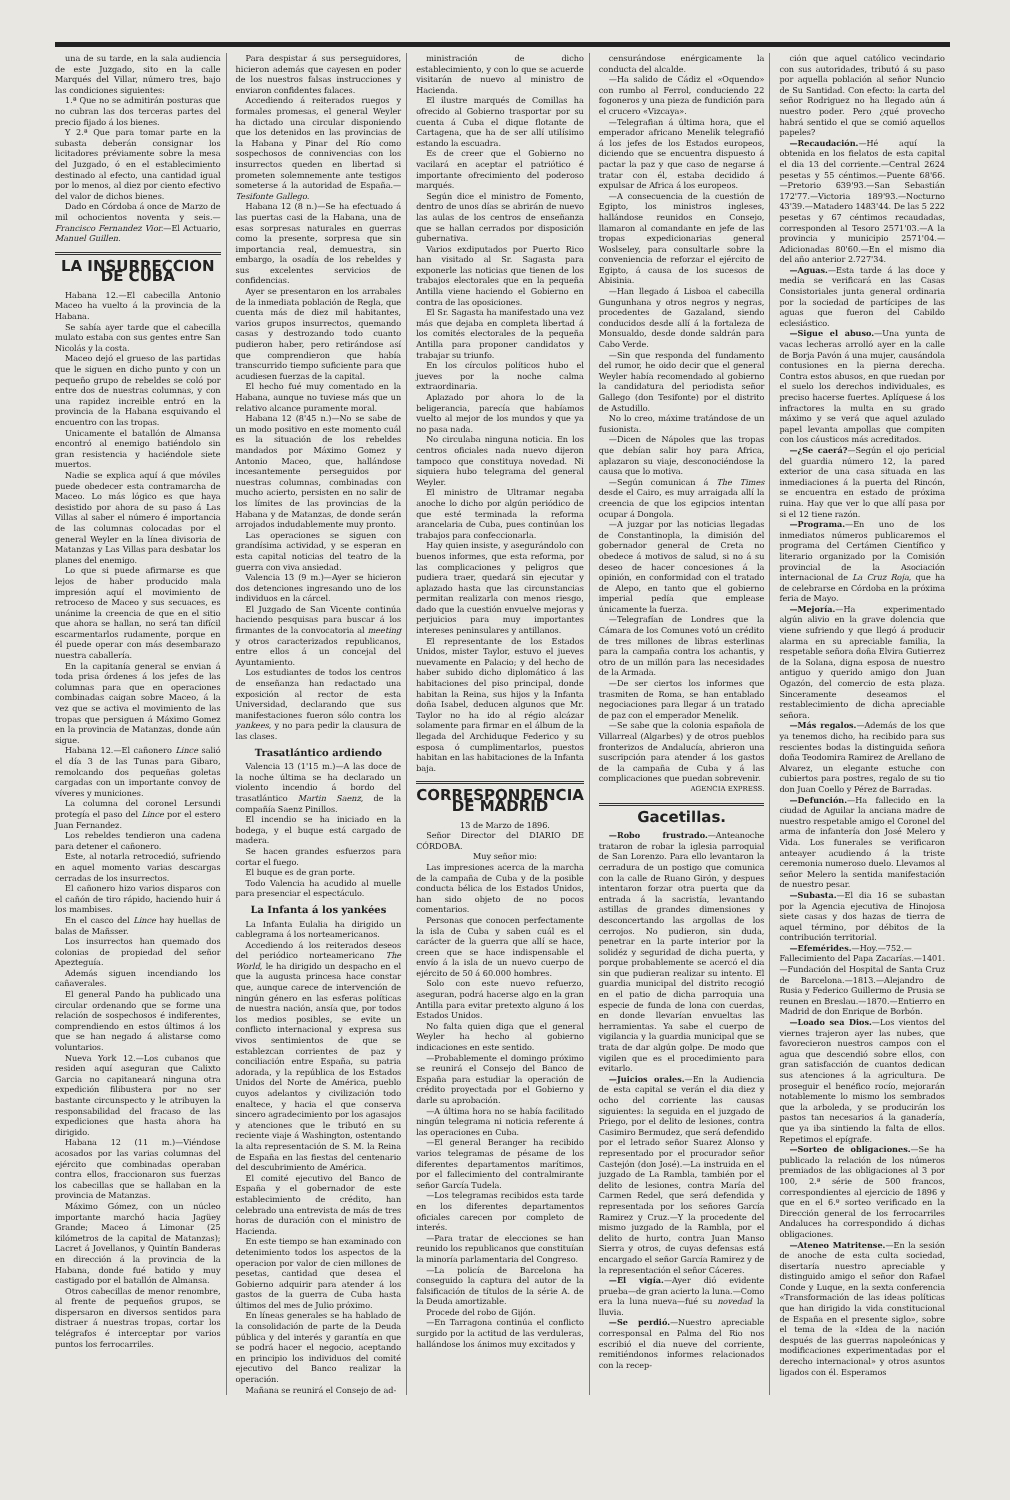una de su tarde, en la sala audiencia de este Juzgado, sito en la calle Marqués del Villar, número tres, bajo las condiciones siguientes:
1.ª Que no se admitirán posturas que no cubran las dos terceras partes del precio fijado á los bienes.
Y 2.ª Que para tomar parte en la subasta deberán consignar los licitadores préviamente sobre la mesa del Juzgado, ó en el establecimiento destinado al efecto, una cantidad igual por lo menos, al diez por ciento efectivo del valor de dichos bienes.
Dado en Córdoba á once de Marzo de mil ochocientos noventa y seis.—Francisco Fernandez Vior.—El Actuario, Manuel Guillen.
LA INSURRECCION DE CUBA
Habana 12.—El cabecilla Antonio Maceo ha vuelto á la provincia de la Habana.
Se sabía ayer tarde que el cabecilla mulato estaba con sus gentes entre San Nicolás y la costa.
Maceo dejó el grueso de las partidas que le siguen en dicho punto y con un pequeño grupo de rebeldes se coló por entre dos de nuestras columnas, y con una rapidez increible entró en la provincia de la Habana esquivando el encuentro con las tropas.
Unicamente el batallón de Almansa encontró al enemigo batiéndolo sin gran resistencia y haciéndole siete muertos.
Nadie se explica aquí á que móviles puede obedecer esta contramarcha de Maceo. Lo más lógico es que haya desistido por ahora de su paso á Las Villas al saber el número é importancia de las columnas colocadas por el general Weyler en la línea divisoria de Matanzas y Las Villas para desbatar los planes del enemigo.
Lo que si puede afirmarse es que lejos de haber producido mala impresión aquí el movimiento de retroceso de Maceo y sus secuaces, es unánime la creencia de que en el sitio que ahora se hallan, no será tan difícil escarmentarlos rudamente, porque en él puede operar con más desembarazo nuestra caballería.
En la capitanía general se envian á toda prisa órdenes á los jefes de las columnas para que en operaciones combinadas caigan sobre Maceo, á la vez que se activa el movimiento de las tropas que persiguen á Máximo Gomez en la provincia de Matanzas, donde aún sigue.
Habana 12.—El cañonero Lince salió el día 3 de las Tunas para Gibaro, remolcando dos pequeñas goletas cargadas con un importante convoy de víveres y municiones.
La columna del coronel Lersundi protegía el paso del Lince por el estero Juan Fernandez.
Los rebeldes tendieron una cadena para detener el cañonero.
Este, al notarla retrocedió, sufriendo en aquel momento varias descargas cerradas de los insurrectos.
El cañonero hizo varios disparos con el cañón de tiro rápido, haciendo huir á los mambises.
En el casco del Lince hay huellas de balas de Mañsser.
Los insurrectos han quemado dos colonias de propiedad del señor Apezteguía.
Además siguen incendiando los cañaverales.
El general Pando ha publicado una circular ordenando que se forme una relación de sospechosos é indiferentes, comprendiendo en estos últimos á los que se han negado á alistarse como voluntarios.
Nueva York 12.—Los cubanos que residen aquí aseguran que Calixto Garcia no capitaneará ninguna otra expedición filibustera por no ser bastante circunspecto y le atribuyen la responsabilidad del fracaso de las expediciones que hasta ahora ha dirigido.
Habana 12 (11 m.)—Viéndose acosados por las varias columnas del ejército que combinadas operaban contra ellos, fraccionaron sus fuerzas los cabecillas que se hallaban en la provincia de Matanzas.
Máximo Gómez, con un núcleo importante marchó hacia Jagüey Grande; Maceo á Limonar (25 kilómetros de la capital de Matanzas); Lacret á Jovellanos, y Quintín Banderas en dirección á la provincia de la Habana, donde fué batido y muy castigado por el batallón de Almansa.
Otros cabecillas de menor renombre, al frente de pequeños grupos, se dispersaron en diversos sentidos para distraer á nuestras tropas, cortar los telégrafos é interceptar por varios puntos los ferrocarriles.
Para despistar á sus perseguidores, hicieron además que cayesen en poder de los nuestros falsas instrucciones y enviaron confidentes falaces.
Accediendo á reiterados ruegos y formales promesas, el general Weyler ha dictado una circular disponiendo que los detenidos en las provincias de la Habana y Pinar del Río como sospechosos de connivencias con los insurrectos queden en libertad si prometen solemnemente ante testigos someterse á la autoridad de España.—Tesifonte Gallego.
Habana 12 (8 n.)—Se ha efectuado á las puertas casi de la Habana, una de esas sorpresas naturales en guerras como la presente, sorpresa que sin importancia real, demuestra, sin embargo, la osadía de los rebeldes y sus excelentes servicios de confidencias.
Ayer se presentaron en los arrabales de la inmediata población de Regla, que cuenta más de diez mil habitantes, varios grupos insurrectos, quemando casas y destrozando todo cuanto pudieron haber, pero retirándose así que comprendieron que había transcurrido tiempo suficiente para que acudiesen fuerzas de la capital.
El hecho fué muy comentado en la Habana, aunque no tuviese más que un relativo alcance puramente moral.
Habana 12 (8'45 n.)—No se sabe de un modo positivo en este momento cuál es la situación de los rebeldes mandados por Máximo Gomez y Antonio Maceo, que, hallándose incesantemente perseguidos por nuestras columnas, combinadas con mucho acierto, persisten en no salir de los límites de las provincias de la Habana y de Matanzas, de donde serán arrojados indudablemente muy pronto.
Las operaciones se siguen con grandísima actividad, y se esperan en esta capital noticias del teatro de la guerra con viva ansiedad.
Valencia 13 (9 m.)—Ayer se hicieron dos detenciones ingresando uno de los individuos en la cárcel.
El Juzgado de San Vicente continúa haciendo pesquisas para buscar á los firmantes de la convocatoria al meeting y otros caracterizados republicanos, entre ellos á un concejal del Ayuntamiento.
Los estudiantes de todos los centros de enseñanza han redactado una exposición al rector de esta Universidad, declarando que sus manifestaciones fueron sólo contra los yankees, y no para pedir la clausura de las clases.
Trasatlántico ardiendo
Valencia 13 (1'15 m.)—A las doce de la noche última se ha declarado un violento incendio á bordo del trasatlántico Martin Saenz, de la compañía Saenz Pinillos.
El incendio se ha iniciado en la bodega, y el buque está cargado de madera.
Se hacen grandes esfuerzos para cortar el fuego.
El buque es de gran porte.
Todo Valencia ha acudido al muelle para presenciar el espectáculo.
La Infanta á los yankées
La Infanta Eulalia ha dirigido un cablegrama á los norteamericanos.
Accediendo á los reiterados deseos del periódico norteamericano The World, le ha dirigido un despacho en el que la augusta princesa hace constar que, aunque carece de intervención de ningún género en las esferas políticas de nuestra nación, ansía que, por todos los medios posibles, se evite un conflicto internacional y expresa sus vivos sentimientos de que se establezcan corrientes de paz y conciliación entre España, su patria adorada, y la república de los Estados Unidos del Norte de América, pueblo cuyos adelantos y civilización todo enaltece, y hacia el que conserva sincero agradecimiento por los agasajos y atenciones que le tributó en su reciente viaje á Washington, ostentando la alta representación de S. M. la Reina de España en las fiestas del centenario del descubrimiento de América.
El comité ejecutivo del Banco de España y el gobernador de este establecimiento de crédito, han celebrado una entrevista de más de tres horas de duración con el ministro de Hacienda.
En este tiempo se han examinado con detenimiento todos los aspectos de la operacion por valor de cien millones de pesetas, cantidad que desea el Gobierno adquirir para atender á los gastos de la guerra de Cuba hasta últimos del mes de Julio próximo.
En líneas generales se ha hablado de la consolidación de parte de la Deuda pública y del interés y garantía en que se podrá hacer el negocio, aceptando en principio los individuos del comité ejecutivo del Banco realizar la operación.
Mañana se reunirá el Consejo de ad-
ministración de dicho establecimiento, y con lo que se acuerde visitarán de nuevo al ministro de Hacienda.
El ilustre marqués de Comillas ha ofrecido al Gobierno trasportar por su cuenta á Cuba el dique flotante de Cartagena, que ha de ser allí utilísimo estando la escuadra.
Es de creer que el Gobierno no vacilará en aceptar el patriótico é importante ofrecimiento del poderoso marqués.
Según dice el ministro de Fomento, dentro de unos días se abrirán de nuevo las aulas de los centros de enseñanza que se hallan cerrados por disposición gubernativa.
Varios exdiputados por Puerto Rico han visitado al Sr. Sagasta para exponerle las noticias que tienen de los trabajos electorales que en la pequeña Antilla viene haciendo el Gobierno en contra de las oposiciones.
El Sr. Sagasta ha manifestado una vez más que dejaba en completa libertad á los comités electorales de la pequeña Antilla para proponer candidatos y trabajar su triunfo.
En los círculos políticos hubo el jueves por la noche calma extraordinaria.
Aplazado por ahora lo de la beligerancia, parecía que habíamos vuelto al mejor de los mundos y que ya no pasa nada.
No circulaba ninguna noticia. En los centros oficiales nada nuevo dijeron tampoco que constituya novedad. Ni siquiera hubo telegrama del general Weyler.
El ministro de Ultramar negaba anoche lo dicho por algún periódico de que esté terminada la reforma arancelaria de Cuba, pues continúan los trabajos para confeccionarla.
Hay quien insiste, y asegurándolo con buenos informes, que esta reforma, por las complicaciones y peligros que pudiera traer, quedará sin ejecutar y aplazado hasta que las circunstancias permitan realizarla con menos riesgo, dado que la cuestión envuelve mejoras y perjuicios para muy importantes intereses peninsulares y antillanos.
El representante de los Estados Unidos, mister Taylor, estuvo el jueves nuevamente en Palacio; y del hecho de haber subido dicho diplomático á las habitaciones del piso principal, donde habitan la Reina, sus hijos y la Infanta doña Isabel, deducen algunos que Mr. Taylor no ha ido al régio alcázar solamente para firmar en el álbum de la llegada del Archiduque Federico y su esposa ó cumplimentarlos, puestos habitan en las habitaciones de la Infanta baja.
CORRESPONDENCIA DE MADRID
13 de Marzo de 1896.
Señor Director del DIARIO DE CÓRDOBA.
Muy señor mio:
Las impresiones acerca de la marcha de la campaña de Cuba y de la posible conducta bélica de los Estados Unidos, han sido objeto de no pocos comentarios.
Personas que conocen perfectamente la isla de Cuba y saben cuál es el carácter de la guerra que allí se hace, creen que se hace indispensable el envío á la isla de un nuevo cuerpo de ejército de 50 á 60.000 hombres.
Solo con este nuevo refuerzo, aseguran, podrá hacerse algo en la gran Antilla para evitar pretexto alguno á los Estados Unidos.
No falta quien diga que el general Weyler ha hecho al gobierno indicaciones en este sentido.
—Probablemente el domingo próximo se reunirá el Consejo del Banco de España para estudiar la operación de crédito proyectada por el Gobierno y darle su aprobación.
—A última hora no se había facilitado ningún telegrama ni noticia referente á las operaciones en Cuba.
—El general Beranger ha recibido varios telegramas de pésame de los diferentes departamentos marítimos, por el fallecimiento del contralmirante señor García Tudela.
—Los telegramas recibidos esta tarde en los diferentes departamentos oficiales carecen por completo de interés.
—Para tratar de elecciones se han reunido los republicanos que constituían la minoría parlamentaria del Congreso.
—La policía de Barcelona ha conseguido la captura del autor de la falsificación de títulos de la série A. de la Deuda amortizable.
Procede del robo de Gijón.
—En Tarragona continúa el conflicto surgido por la actitud de las verduleras, hallándose los ánimos muy excitados y
censurándose enérgicamente la conducta del alcalde.
—Ha salido de Cádiz el «Oquendo» con rumbo al Ferrol, conduciendo 22 fogoneros y una pieza de fundición para el crucero «Vizcaya».
—Telegrafian á última hora, que el emperador africano Menelik telegrafió á los jefes de los Estados europeos, diciendo que se encuentra dispuesto á pactar la paz y que caso de negarse á tratar con él, estaba decidido á expulsar de Africa á los europeos.
—A consecuencia de la cuestión de Egipto, los ministros ingleses, hallándose reunidos en Consejo, llamaron al comandante en jefe de las tropas expedicionarias general Woslseley, para consultarle sobre la conveniencia de reforzar el ejército de Egipto, á causa de los sucesos de Abisinia.
—Han llegado á Lisboa el cabecilla Gungunhana y otros negros y negras, procedentes de Gazaland, siendo conducidos desde allí á la fortaleza de Monsualdo, desde donde saldrán para Cabo Verde.
—Sin que responda del fundamento del rumor, he oido decir que el general Weyler había recomendado al gobierno la candidatura del periodista señor Gallego (don Tesifonte) por el distrito de Astudillo.
No lo creo, máxime tratándose de un fusionista.
—Dicen de Nápoles que las tropas que debían salir hoy para Africa, aplazaron su viaje, desconociéndose la causa que lo motiva.
—Según comunican á The Times desde el Cairo, es muy arraigada allí la creencia de que los egipcios intentan ocupar á Dongola.
—A juzgar por las noticias llegadas de Constantinopla, la dimisión del gobernador general de Creta no obedece á motivos de salud, si no á su deseo de hacer concesiones á la opinión, en conformidad con el tratado de Alepo, en tanto que el gobierno imperial pedía que emplease únicamente la fuerza.
—Telegrafían de Londres que la Cámara de los Comunes votó un crédito de tres millones de libras esterlinas para la campaña contra los achantis, y otro de un millón para las necesidades de la Armada.
—De ser ciertos los informes que trasmiten de Roma, se han entablado negociaciones para llegar á un tratado de paz con el emperador Menelik.
—Se sabe que la colonia española de Villarreal (Algarbes) y de otros pueblos fronterizos de Andalucía, abrieron una suscripción para atender á los gastos de la campaña de Cuba y á las complicaciones que puedan sobrevenir.
AGENCIA EXPRESS.
Gacetillas.
—Robo frustrado.—Anteanoche trataron de robar la iglesia parroquial de San Lorenzo. Para ello levantaron la cerradura de un postigo que comunica con la calle de Ruano Girón, y despues intentaron forzar otra puerta que da entrada á la sacristía, levantando astillas de grandes dimensiones y desconcertando las argollas de los cerrojos. No pudieron, sin duda, penetrar en la parte interior por la solidéz y seguridad de dicha puerta, y porque probablemente se acercó el dia sin que pudieran realizar su intento. El guardia municipal del distrito recogió en el patio de dicha parroquia una especie de funda de lona con cuerdas, en donde llevarían envueltas las herramientas. Ya sabe el cuerpo de vigilancia y la guardia municipal que se trata de dar algún golpe. De modo que vigilen que es el procedimiento para evitarlo.
—Juicios orales.—En la Audiencia de esta capital se verán el dia diez y ocho del corriente las causas siguientes: la seguida en el juzgado de Priego, por el delito de lesiones, contra Casimiro Bermudez, que será defendido por el letrado señor Suarez Alonso y representado por el procurador señor Castejón (don José).—La instruida en el juzgado de La Rambla, también por el delito de lesiones, contra María del Carmen Redel, que será defendida y representada por los señores García Ramirez y Cruz.—Y la procedente del mismo juzgado de la Rambla, por el delito de hurto, contra Juan Manso Sierra y otros, de cuyas defensas está encargado el señor García Ramirez y de la representación el señor Cáceres.
—El vigía.—Ayer dió evidente prueba—de gran acierto la luna.—Como era la luna nueva—fué su novedad la lluvia.
—Se perdió.—Nuestro apreciable corresponsal en Palma del Rio nos escribió el dia nueve del corriente, remitiéndonos informes relacionados con la recep-
ción que aquel católico vecindario con sus autoridades, tributó á su paso por aquella población al señor Nuncio de Su Santidad. Con efecto: la carta del señor Rodriguez no ha llegado aún á nuestro poder. Pero ¿qué provecho habrá sentido el que se comió aquellos papeles?
—Recaudación.—Hé aquí la obtenida en los fielatos de esta capital el dia 13 del corriente.—Central 2624 pesetas y 55 céntimos.—Puente 68'66.—Pretorio 639'93.—San Sebastián 172'77.—Victoria 189'93.—Nocturno 43'39.—Matadero 1483'44. De las 5 222 pesetas y 67 céntimos recaudadas, corresponden al Tesoro 2571'03.—A la provincia y municipio 2571'04.—Adicionadas 80'60.—En el mismo dia del año anterior 2.727'34.
—Aguas.—Esta tarde á las doce y media se verificará en las Casas Consistoriales junta general ordinaria por la sociedad de partícipes de las aguas que fueron del Cabildo eclesiástico.
—Sigue el abuso.—Una yunta de vacas lecheras arrolló ayer en la calle de Borja Pavón á una mujer, causándola contusiones en la pierna derecha. Contra estos abusos, en que ruedan por el suelo los derechos individuales, es preciso hacerse fuertes. Aplíquese á los infractores la multa en su grado máximo y se verá que aquel azulado papel levanta ampollas que compiten con los cáusticos más acreditados.
—¿Se caerá?—Según el ojo pericial del guardia número 12, la pared exterior de una casa situada en las inmediaciones á la puerta del Rincón, se encuentra en estado de próxima ruina. Hay que ver lo que allí pasa por si el 12 tiene razón.
—Programa.—En uno de los inmediatos números publicaremos el programa del Certámen Científico y literario organizado por la Comisión provincial de la Asociación internacional de La Cruz Roja, que ha de celebrarse en Córdoba en la próxima feria de Mayo.
—Mejoría.—Ha experimentado algún alivio en la grave dolencia que viene sufriendo y que llegó á producir alarma en su apreciable familia, la respetable señora doña Elvira Gutierrez de la Solana, digna esposa de nuestro antiguo y querido amigo don Juan Ogazón, del comercio de esta plaza. Sinceramente deseamos el restablecimiento de dicha apreciable señora.
—Más regalos.—Además de los que ya tenemos dicho, ha recibido para sus rescientes bodas la distinguida señora doña Teodomira Ramirez de Arellano de Alvarez, un elegante estuche con cubiertos para postres, regalo de su tio don Juan Coello y Pérez de Barradas.
—Defunción.—Ha fallecido en la ciudad de Aguilar la anciana madre de nuestro respetable amigo el Coronel del arma de infantería don José Melero y Vida. Los funerales se verificaron anteayer acudiendo á la triste ceremonia numeroso duelo. Llevamos al señor Melero la sentida manifestación de nuestro pesar.
—Subasta.—El dia 16 se subastan por la Agencia ejecutiva de Hinojosa siete casas y dos hazas de tierra de aquel término, por débitos de la contribución territorial.
—Efemérides.—Hoy.—752.—Fallecimiento del Papa Zacarías.—1401.—Fundación del Hospital de Santa Cruz de Barcelona.—1813.—Alejandro de Rusia y Federico Guillermo de Prusia se reunen en Breslau.—1870.—Entierro en Madrid de don Enrique de Borbón.
—Loado sea Dios.—Los vientos del viernes trajeron ayer las nubes, que favorecieron nuestros campos con el agua que descendió sobre ellos, con gran satisfacción de cuantos dedican sus atenciones á la agricultura. De proseguir el benéfico rocío, mejorarán notablemente lo mismo los sembrados que la arboleda, y se producirán los pastos tan necesarios á la ganadería, que ya iba sintiendo la falta de ellos. Repetimos el epígrafe.
—Sorteo de obligaciones.—Se ha publicado la relación de los números premiados de las obligaciones al 3 por 100, 2.ª série de 500 francos, correspondientes al ejercicio de 1896 y que en el 6.º sorteo verificado en la Dirección general de los ferrocarriles Andaluces ha correspondido á dichas obligaciones.
—Ateneo Matritense.—En la sesión de anoche de esta culta sociedad, disertaría nuestro apreciable y distinguido amigo el señor don Rafael Conde y Luque, en la sexta conferencia «Transformación de las ideas políticas que han dirigido la vida constitucional de España en el presente siglo», sobre el tema de la «Idea de la nación después de las guerras napoleónicas y modificaciones experimentadas por el derecho internacional» y otros asuntos ligados con él. Esperamos